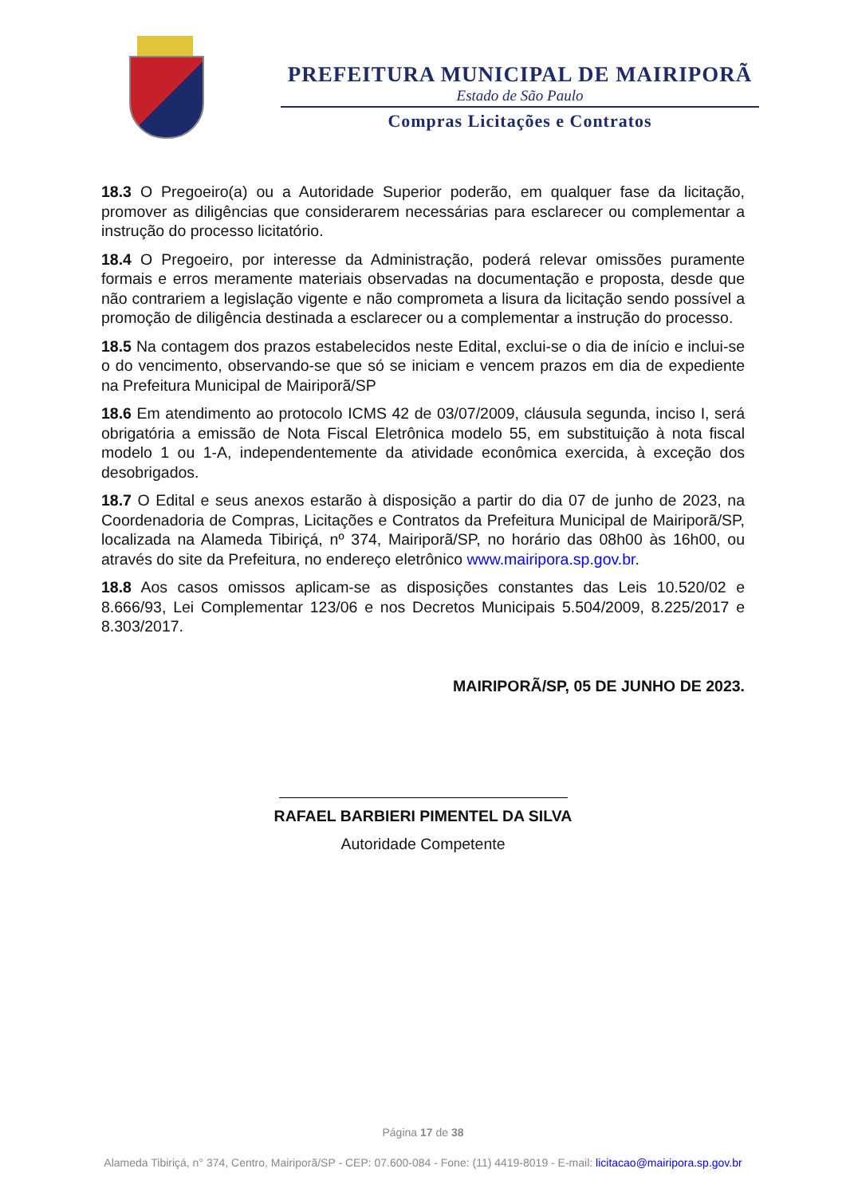PREFEITURA MUNICIPAL DE MAIRIPORÃ
Estado de São Paulo
Compras Licitações e Contratos
18.3 O Pregoeiro(a) ou a Autoridade Superior poderão, em qualquer fase da licitação, promover as diligências que considerarem necessárias para esclarecer ou complementar a instrução do processo licitatório.
18.4 O Pregoeiro, por interesse da Administração, poderá relevar omissões puramente formais e erros meramente materiais observadas na documentação e proposta, desde que não contrariem a legislação vigente e não comprometa a lisura da licitação sendo possível a promoção de diligência destinada a esclarecer ou a complementar a instrução do processo.
18.5 Na contagem dos prazos estabelecidos neste Edital, exclui-se o dia de início e inclui-se o do vencimento, observando-se que só se iniciam e vencem prazos em dia de expediente na Prefeitura Municipal de Mairiporã/SP
18.6 Em atendimento ao protocolo ICMS 42 de 03/07/2009, cláusula segunda, inciso I, será obrigatória a emissão de Nota Fiscal Eletrônica modelo 55, em substituição à nota fiscal modelo 1 ou 1-A, independentemente da atividade econômica exercida, à exceção dos desobrigados.
18.7 O Edital e seus anexos estarão à disposição a partir do dia 07 de junho de 2023, na Coordenadoria de Compras, Licitações e Contratos da Prefeitura Municipal de Mairiporã/SP, localizada na Alameda Tibiriçá, nº 374, Mairiporã/SP, no horário das 08h00 às 16h00, ou através do site da Prefeitura, no endereço eletrônico www.mairipora.sp.gov.br.
18.8 Aos casos omissos aplicam-se as disposições constantes das Leis 10.520/02 e 8.666/93, Lei Complementar 123/06 e nos Decretos Municipais 5.504/2009, 8.225/2017 e 8.303/2017.
MAIRIPORÃ/SP, 05 DE JUNHO DE 2023.
RAFAEL BARBIERI PIMENTEL DA SILVA
Autoridade Competente
Página 17 de 38
Alameda Tibiriçá, n° 374, Centro, Mairiporã/SP - CEP: 07.600-084 - Fone: (11) 4419-8019 - E-mail: licitacao@mairipora.sp.gov.br